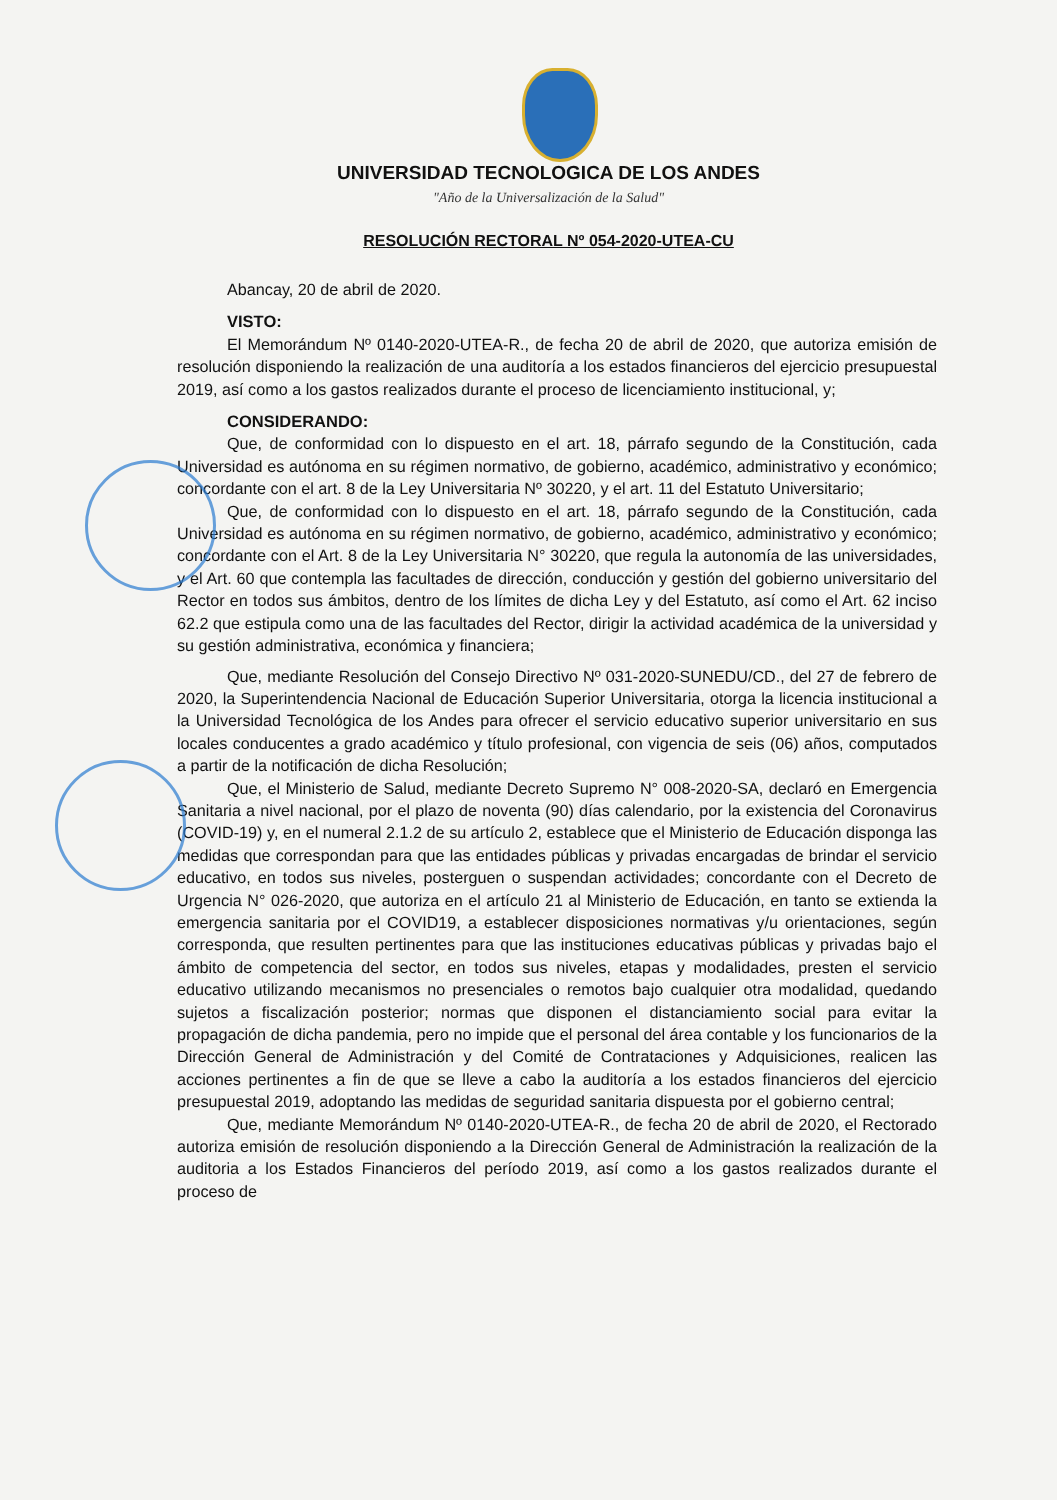UNIVERSIDAD TECNOLOGICA DE LOS ANDES
"Año de la Universalización de la Salud"
RESOLUCIÓN RECTORAL Nº 054-2020-UTEA-CU
Abancay, 20 de abril de 2020.
VISTO:
El Memorándum Nº 0140-2020-UTEA-R., de fecha 20 de abril de 2020, que autoriza emisión de resolución disponiendo la realización de una auditoría a los estados financieros del ejercicio presupuestal 2019, así como a los gastos realizados durante el proceso de licenciamiento institucional, y;
CONSIDERANDO:
Que, de conformidad con lo dispuesto en el art. 18, párrafo segundo de la Constitución, cada Universidad es autónoma en su régimen normativo, de gobierno, académico, administrativo y económico; concordante con el art. 8 de la Ley Universitaria Nº 30220, y el art. 11 del Estatuto Universitario;
Que, de conformidad con lo dispuesto en el art. 18, párrafo segundo de la Constitución, cada Universidad es autónoma en su régimen normativo, de gobierno, académico, administrativo y económico; concordante con el Art. 8 de la Ley Universitaria N° 30220, que regula la autonomía de las universidades, y el Art. 60 que contempla las facultades de dirección, conducción y gestión del gobierno universitario del Rector en todos sus ámbitos, dentro de los límites de dicha Ley y del Estatuto, así como el Art. 62 inciso 62.2 que estipula como una de las facultades del Rector, dirigir la actividad académica de la universidad y su gestión administrativa, económica y financiera;
Que, mediante Resolución del Consejo Directivo Nº 031-2020-SUNEDU/CD., del 27 de febrero de 2020, la Superintendencia Nacional de Educación Superior Universitaria, otorga la licencia institucional a la Universidad Tecnológica de los Andes para ofrecer el servicio educativo superior universitario en sus locales conducentes a grado académico y título profesional, con vigencia de seis (06) años, computados a partir de la notificación de dicha Resolución;
Que, el Ministerio de Salud, mediante Decreto Supremo N° 008-2020-SA, declaró en Emergencia Sanitaria a nivel nacional, por el plazo de noventa (90) días calendario, por la existencia del Coronavirus (COVID-19) y, en el numeral 2.1.2 de su artículo 2, establece que el Ministerio de Educación disponga las medidas que correspondan para que las entidades públicas y privadas encargadas de brindar el servicio educativo, en todos sus niveles, posterguen o suspendan actividades; concordante con el Decreto de Urgencia N° 026-2020, que autoriza en el artículo 21 al Ministerio de Educación, en tanto se extienda la emergencia sanitaria por el COVID19, a establecer disposiciones normativas y/u orientaciones, según corresponda, que resulten pertinentes para que las instituciones educativas públicas y privadas bajo el ámbito de competencia del sector, en todos sus niveles, etapas y modalidades, presten el servicio educativo utilizando mecanismos no presenciales o remotos bajo cualquier otra modalidad, quedando sujetos a fiscalización posterior; normas que disponen el distanciamiento social para evitar la propagación de dicha pandemia, pero no impide que el personal del área contable y los funcionarios de la Dirección General de Administración y del Comité de Contrataciones y Adquisiciones, realicen las acciones pertinentes a fin de que se lleve a cabo la auditoría a los estados financieros del ejercicio presupuestal 2019, adoptando las medidas de seguridad sanitaria dispuesta por el gobierno central;
Que, mediante Memorándum Nº 0140-2020-UTEA-R., de fecha 20 de abril de 2020, el Rectorado autoriza emisión de resolución disponiendo a la Dirección General de Administración la realización de la auditoria a los Estados Financieros del período 2019, así como a los gastos realizados durante el proceso de